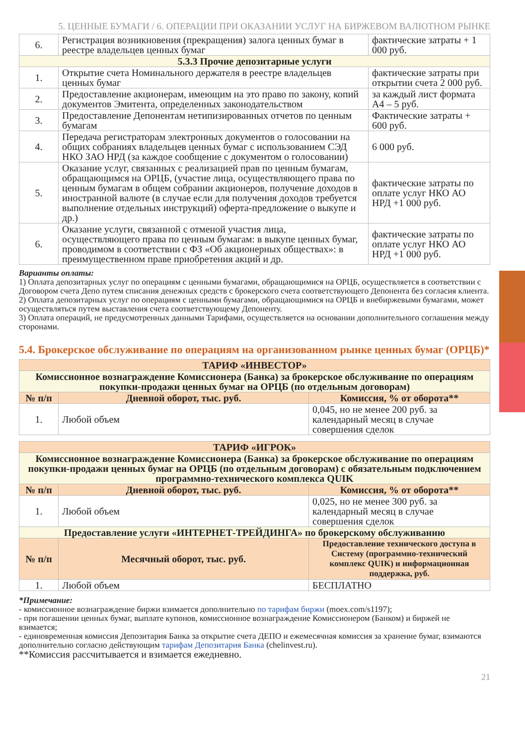5. ЦЕННЫЕ БУМАГИ / 6. ОПЕРАЦИИ ПРИ ОКАЗАНИИ УСЛУГ НА БИРЖЕВОМ ВАЛЮТНОМ РЫНКЕ
| 6. | Регистрация возникновения (прекращения) залога ценных бумаг в реестре владельцев ценных бумаг | фактические затраты + 1 000 руб. |
| 5.3.3 Прочие депозитарные услуги | | |
| 1. | Открытие счета Номинального держателя в реестре владельцев ценных бумаг | фактические затраты при открытии счета 2 000 руб. |
| 2. | Предоставление акционерам, имеющим на это право по закону, копий документов Эмитента, определенных законодательством | за каждый лист формата А4 – 5 руб. |
| 3. | Предоставление Депонентам нетипизированных отчетов по ценным бумагам | Фактические затраты + 600 руб. |
| 4. | Передача регистраторам электронных документов о голосовании на общих собраниях владельцев ценных бумаг с использованием СЭД НКО ЗАО НРД (за каждое сообщение с документом о голосовании) | 6 000 руб. |
| 5. | Оказание услуг, связанных с реализацией прав по ценным бумагам, обращающимся на ОРЦБ, (участие лица, осуществляющего права по ценным бумагам в общем собрании акционеров, получение доходов в иностранной валюте (в случае если для получения доходов требуется выполнение отдельных инструкций) оферта-предложение о выкупе и др.) | фактические затраты по оплате услуг НКО АО НРД +1 000 руб. |
| 6. | Оказание услуги, связанной с отменой участия лица, осуществляющего права по ценным бумагам: в выкупе ценных бумаг, проводимом в соответствии с ФЗ «Об акционерных обществах»: в преимущественном праве приобретения акций и др. | фактические затраты по оплате услуг НКО АО НРД +1 000 руб. |
Варианты оплаты:
1) Оплата депозитарных услуг по операциям с ценными бумагами, обращающимися на ОРЦБ, осуществляется в соответствии с Договором счета Депо путем списания денежных средств с брокерского счета соответствующего Депонента без согласия клиента.
2) Оплата депозитарных услуг по операциям с ценными бумагами, обращающимися на ОРЦБ и внебиржевыми бумагами, может осуществляться путем выставления счета соответствующему Депоненту.
3) Оплата операций, не предусмотренных данными Тарифами, осуществляется на основании дополнительного соглашения между сторонами.
5.4. Брокерское обслуживание по операциям на организованном рынке ценных бумаг (ОРЦБ)*
| ТАРИФ «ИНВЕСТОР» | | |
| Комиссионное вознаграждение Комиссионера (Банка) за брокерское обслуживание по операциям покупки-продажи ценных бумаг на ОРЦБ (по отдельным договорам) | | |
| № п/п | Дневной оборот, тыс. руб. | Комиссия, % от оборота** |
| 1. | Любой объем | 0,045, но не менее 200 руб. за календарный месяц в случае совершения сделок |
| ТАРИФ «ИГРОК» | | |
| Комиссионное вознаграждение Комиссионера (Банка) за брокерское обслуживание по операциям покупки-продажи ценных бумаг на ОРЦБ (по отдельным договорам) с обязательным подключением программно-технического комплекса QUIK | | |
| № п/п | Дневной оборот, тыс. руб. | Комиссия, % от оборота** |
| 1. | Любой объем | 0,025, но не менее 300 руб. за календарный месяц в случае совершения сделок |
| Предоставление услуги «ИНТЕРНЕТ-ТРЕЙДИНГА» по брокерскому обслуживанию | | |
| № п/п | Месячный оборот, тыс. руб. | Предоставление технического доступа в Систему (программно-технический комплекс QUIK) и информационная поддержка, руб. |
| 1. | Любой объем | БЕСПЛАТНО |
*Примечание:
- комиссионное вознаграждение биржи взимается дополнительно по тарифам биржи (moex.com/s1197);
- при погашении ценных бумаг, выплате купонов, комиссионное вознаграждение Комиссионером (Банком) и биржей не взимается;
- единовременная комиссия Депозитария Банка за открытие счета ДЕПО и ежемесячная комиссия за хранение бумаг, взимаются дополнительно согласно действующим тарифам Депозитария Банка (chelinvest.ru).
**Комиссия рассчитывается и взимается ежедневно.
21